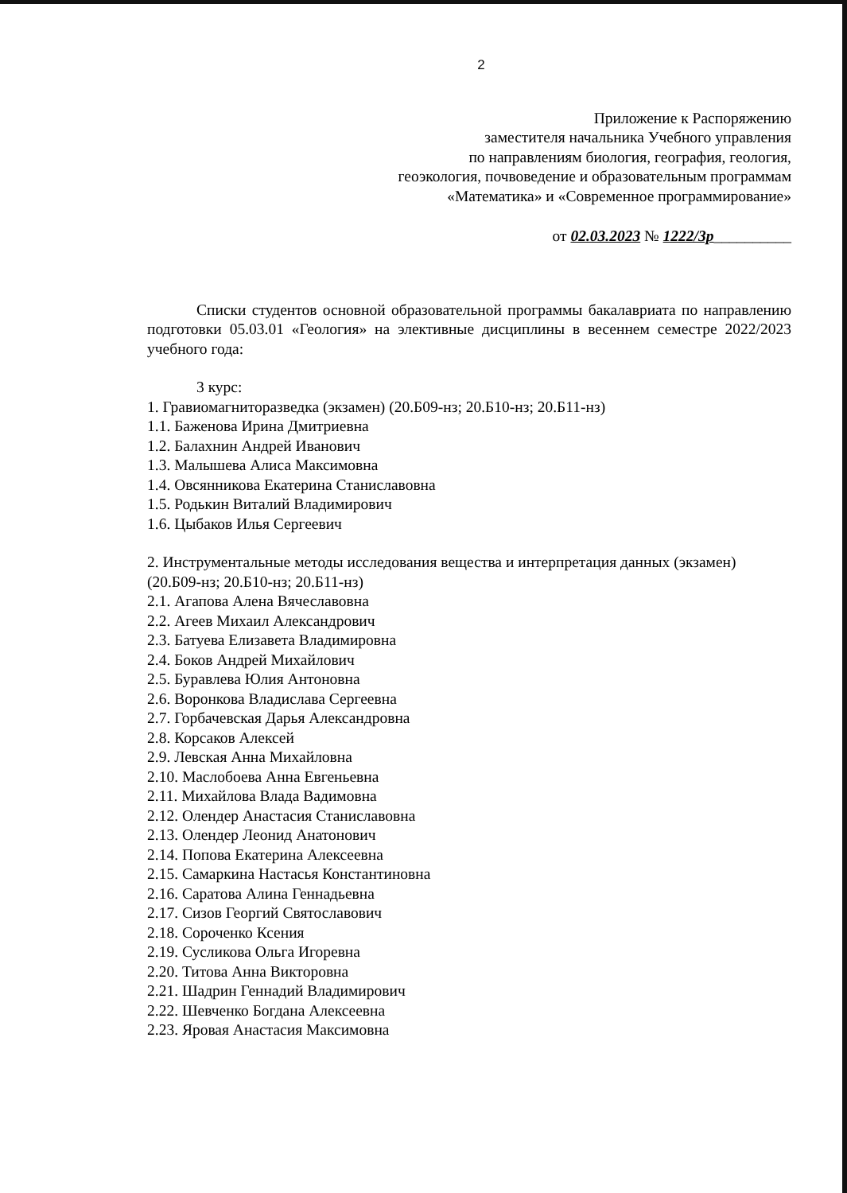2
Приложение к Распоряжению
заместителя начальника Учебного управления
по направлениям биология, география, геология,
геоэкология, почвоведение и образовательным программам
«Математика» и «Современное программирование»
от 02.03.2023 № 1222/3р__________
Списки студентов основной образовательной программы бакалавриата по направлению подготовки 05.03.01 «Геология» на элективные дисциплины в весеннем семестре 2022/2023 учебного года:
3 курс:
1. Гравиомагниторазведка (экзамен) (20.Б09-нз; 20.Б10-нз; 20.Б11-нз)
1.1. Баженова Ирина Дмитриевна
1.2. Балахнин Андрей Иванович
1.3. Малышева Алиса Максимовна
1.4. Овсянникова Екатерина Станиславовна
1.5. Родькин Виталий Владимирович
1.6. Цыбаков Илья Сергеевич
2. Инструментальные методы исследования вещества и интерпретация данных (экзамен) (20.Б09-нз; 20.Б10-нз; 20.Б11-нз)
2.1. Агапова Алена Вячеславовна
2.2. Агеев Михаил Александрович
2.3. Батуева Елизавета Владимировна
2.4. Боков Андрей Михайлович
2.5. Буравлева Юлия Антоновна
2.6. Воронкова Владислава Сергеевна
2.7. Горбачевская Дарья Александровна
2.8. Корсаков Алексей
2.9. Левская Анна Михайловна
2.10. Маслобоева Анна Евгеньевна
2.11. Михайлова Влада Вадимовна
2.12. Олендер Анастасия Станиславовна
2.13. Олендер Леонид Анатонович
2.14. Попова Екатерина Алексеевна
2.15. Самаркина Настасья Константиновна
2.16. Саратова Алина Геннадьевна
2.17. Сизов Георгий Святославович
2.18. Сороченко Ксения
2.19. Сусликова Ольга Игоревна
2.20. Титова Анна Викторовна
2.21. Шадрин Геннадий Владимирович
2.22. Шевченко Богдана Алексеевна
2.23. Яровая Анастасия Максимовна